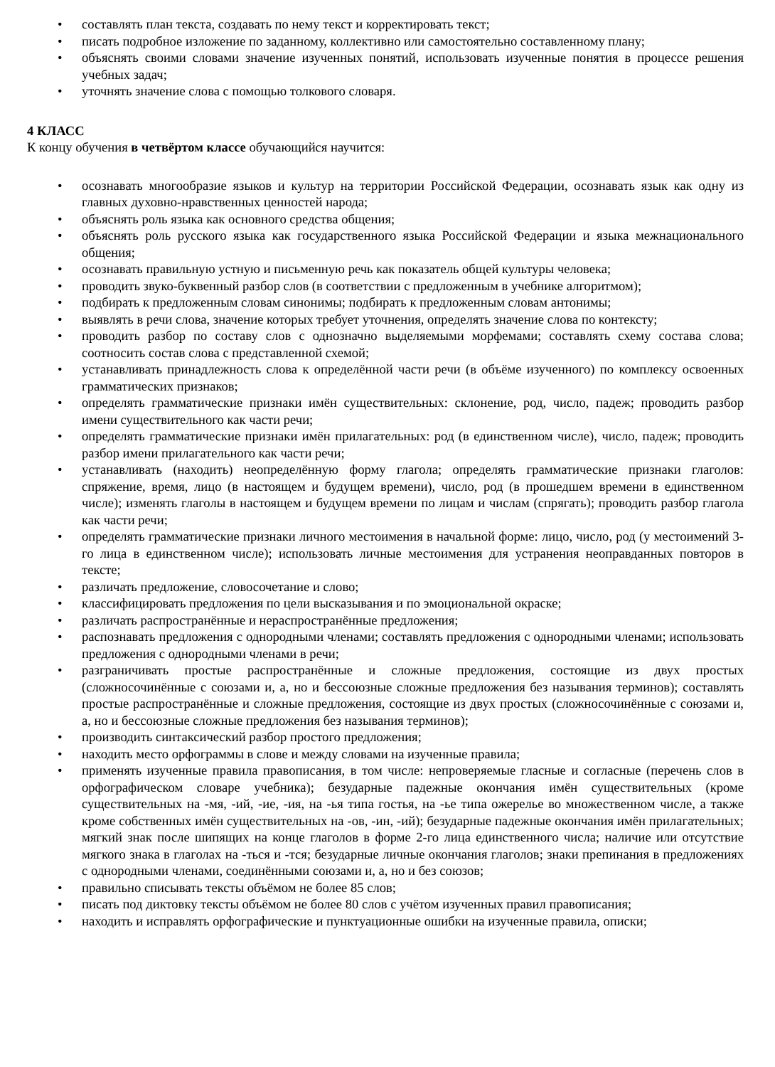• составлять план текста, создавать по нему текст и корректировать текст;
• писать подробное изложение по заданному, коллективно или самостоятельно составленному плану;
• объяснять своими словами значение изученных понятий, использовать изученные понятия в процессе решения учебных задач;
• уточнять значение слова с помощью толкового словаря.
4 КЛАСС
К концу обучения в четвёртом классе обучающийся научится:
• осознавать многообразие языков и культур на территории Российской Федерации, осознавать язык как одну из главных духовно-нравственных ценностей народа;
• объяснять роль языка как основного средства общения;
• объяснять роль русского языка как государственного языка Российской Федерации и языка межнационального общения;
• осознавать правильную устную и письменную речь как показатель общей культуры человека;
• проводить звуко-буквенный разбор слов (в соответствии с предложенным в учебнике алгоритмом);
• подбирать к предложенным словам синонимы; подбирать к предложенным словам антонимы;
• выявлять в речи слова, значение которых требует уточнения, определять значение слова по контексту;
• проводить разбор по составу слов с однозначно выделяемыми морфемами; составлять схему состава слова; соотносить состав слова с представленной схемой;
• устанавливать принадлежность слова к определённой части речи (в объёме изученного) по комплексу освоенных грамматических признаков;
• определять грамматические признаки имён существительных: склонение, род, число, падеж; проводить разбор имени существительного как части речи;
• определять грамматические признаки имён прилагательных: род (в единственном числе), число, падеж; проводить разбор имени прилагательного как части речи;
• устанавливать (находить) неопределённую форму глагола; определять грамматические признаки глаголов: спряжение, время, лицо (в настоящем и будущем времени), число, род (в прошедшем времени в единственном числе); изменять глаголы в настоящем и будущем времени по лицам и числам (спрягать); проводить разбор глагола как части речи;
• определять грамматические признаки личного местоимения в начальной форме: лицо, число, род (у местоимений 3-го лица в единственном числе); использовать личные местоимения для устранения неоправданных повторов в тексте;
• различать предложение, словосочетание и слово;
• классифицировать предложения по цели высказывания и по эмоциональной окраске;
• различать распространённые и нераспространённые предложения;
• распознавать предложения с однородными членами; составлять предложения с однородными членами; использовать предложения с однородными членами в речи;
• разграничивать простые распространённые и сложные предложения, состоящие из двух простых (сложносочинённые с союзами и, а, но и бессоюзные сложные предложения без называния терминов); составлять простые распространённые и сложные предложения, состоящие из двух простых (сложносочинённые с союзами и, а, но и бессоюзные сложные предложения без называния терминов);
• производить синтаксический разбор простого предложения;
• находить место орфограммы в слове и между словами на изученные правила;
• применять изученные правила правописания, в том числе: непроверяемые гласные и согласные (перечень слов в орфографическом словаре учебника); безударные падежные окончания имён существительных (кроме существительных на -мя, -ий, -ие, -ия, на -ья типа гостья, на -ье типа ожерелье во множественном числе, а также кроме собственных имён существительных на -ов, -ин, -ий); безударные падежные окончания имён прилагательных; мягкий знак после шипящих на конце глаголов в форме 2-го лица единственного числа; наличие или отсутствие мягкого знака в глаголах на -ться и -тся; безударные личные окончания глаголов; знаки препинания в предложениях с однородными членами, соединёнными союзами и, а, но и без союзов;
• правильно списывать тексты объёмом не более 85 слов;
• писать под диктовку тексты объёмом не более 80 слов с учётом изученных правил правописания;
• находить и исправлять орфографические и пунктуационные ошибки на изученные правила, описки;